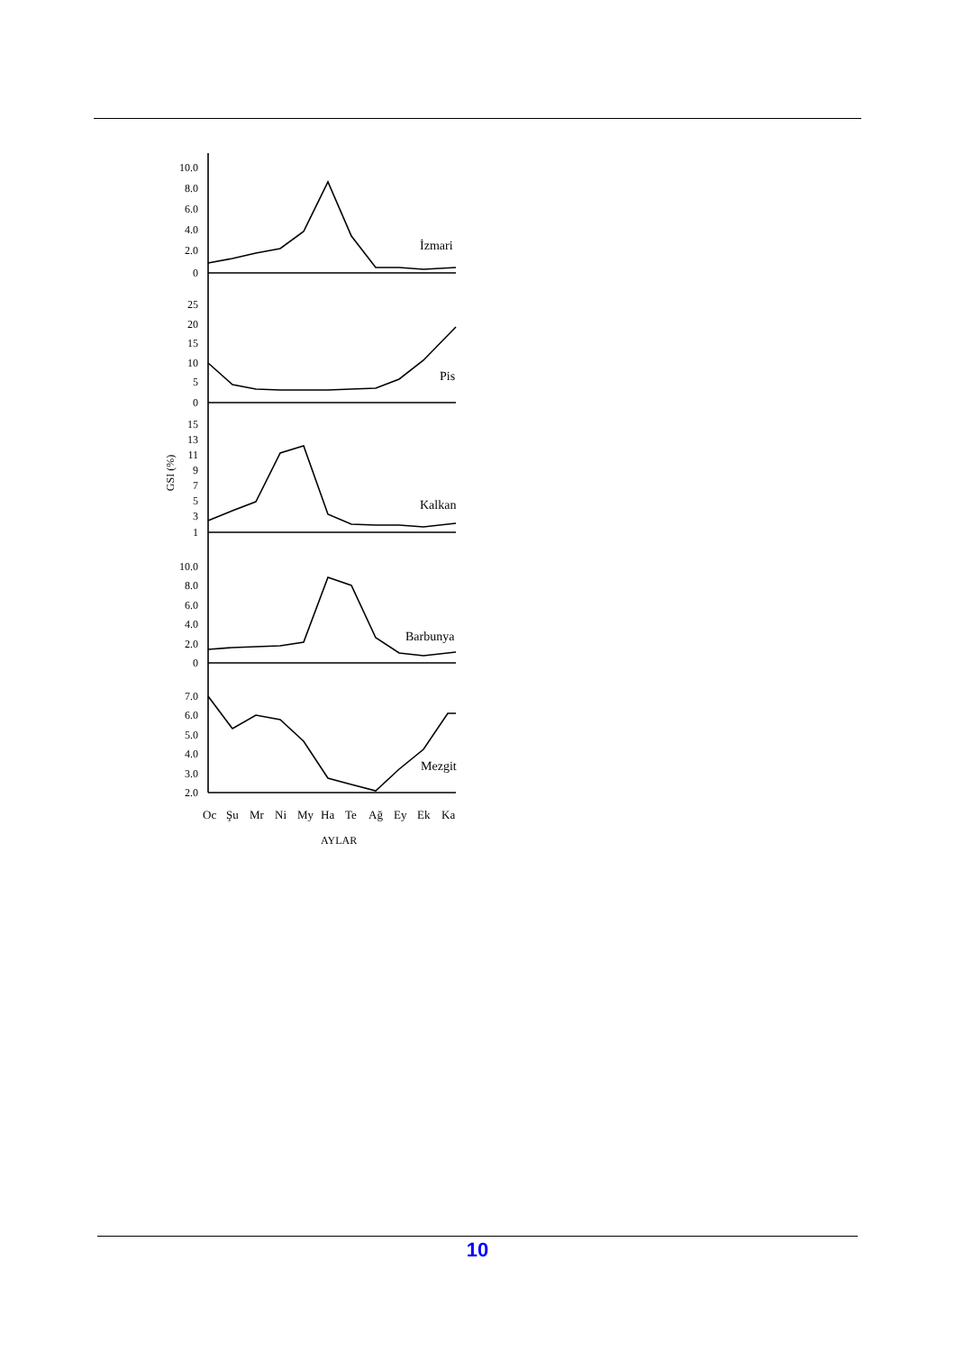10.0
8.0
6.0
4.0
2.0
0
25
20
15
10
5
0
15
13
11
9
7
5
3
1
10.0
8.0
6.0
4.0
2.0
0
7.0
6.0
5.0
4.0
3.0
2.0
İzmari
Pis
Kalkan
Barbunya
Mezgit
GSI (%)
Oc
Şu
Mr
Ni
My
Ha
Te
Ağ
Ey
Ek
Ka
AYLAR
10